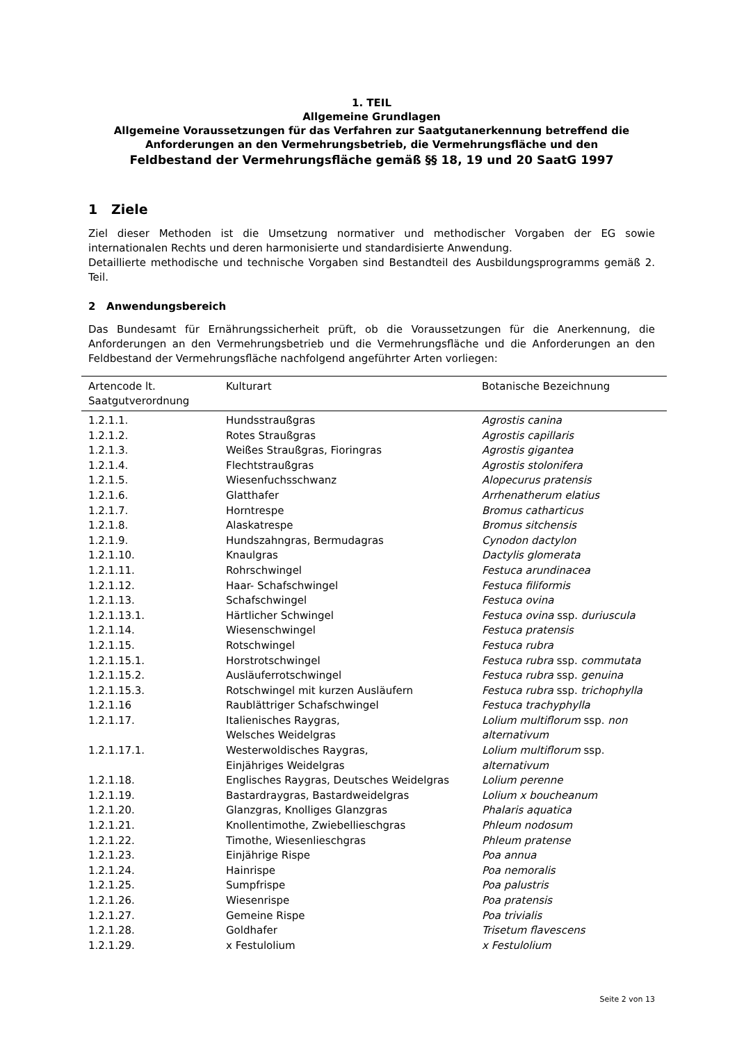1. TEIL
Allgemeine Grundlagen
Allgemeine Voraussetzungen für das Verfahren zur Saatgutanerkennung betreffend die Anforderungen an den Vermehrungsbetrieb, die Vermehrungsfläche und den
Feldbestand der Vermehrungsfläche gemäß §§ 18, 19 und 20 SaatG 1997
1 Ziele
Ziel dieser Methoden ist die Umsetzung normativer und methodischer Vorgaben der EG sowie internationalen Rechts und deren harmonisierte und standardisierte Anwendung.
Detaillierte methodische und technische Vorgaben sind Bestandteil des Ausbildungsprogramms gemäß 2. Teil.
2 Anwendungsbereich
Das Bundesamt für Ernährungssicherheit prüft, ob die Voraussetzungen für die Anerkennung, die Anforderungen an den Vermehrungsbetrieb und die Vermehrungsfläche und die Anforderungen an den Feldbestand der Vermehrungsfläche nachfolgend angeführter Arten vorliegen:
| Artencode lt. Saatgutverordnung | Kulturart | Botanische Bezeichnung |
| --- | --- | --- |
| 1.2.1.1. | Hundsstraußgras | Agrostis canina |
| 1.2.1.2. | Rotes Straußgras | Agrostis capillaris |
| 1.2.1.3. | Weißes Straußgras, Fioringras | Agrostis gigantea |
| 1.2.1.4. | Flechtstraußgras | Agrostis stolonifera |
| 1.2.1.5. | Wiesenfuchsschwanz | Alopecurus pratensis |
| 1.2.1.6. | Glatthafer | Arrhenatherum elatius |
| 1.2.1.7. | Horntrespe | Bromus catharticus |
| 1.2.1.8. | Alaskatrespe | Bromus sitchensis |
| 1.2.1.9. | Hundszahngras, Bermudagras | Cynodon dactylon |
| 1.2.1.10. | Knaulgras | Dactylis glomerata |
| 1.2.1.11. | Rohrschwingel | Festuca arundinacea |
| 1.2.1.12. | Haar- Schafschwingel | Festuca filiformis |
| 1.2.1.13. | Schafschwingel | Festuca ovina |
| 1.2.1.13.1. | Härtlicher Schwingel | Festuca ovina ssp. duriuscula |
| 1.2.1.14. | Wiesenschwingel | Festuca pratensis |
| 1.2.1.15. | Rotschwingel | Festuca rubra |
| 1.2.1.15.1. | Horstrotschwingel | Festuca rubra ssp. commutata |
| 1.2.1.15.2. | Ausläuferrotschwingel | Festuca rubra ssp. genuina |
| 1.2.1.15.3. | Rotschwingel mit kurzen Ausläufern | Festuca rubra ssp. trichophylla |
| 1.2.1.16 | Raublättriger Schafschwingel | Festuca trachyphylla |
| 1.2.1.17. | Italienisches Raygras, Welsches Weidelgras | Lolium multiflorum ssp. non alternativum |
| 1.2.1.17.1. | Westerwoldisches Raygras, Einjähriges Weidelgras | Lolium multiflorum ssp. alternativum |
| 1.2.1.18. | Englisches Raygras, Deutsches Weidelgras | Lolium perenne |
| 1.2.1.19. | Bastardraygras, Bastardweidelgras | Lolium x boucheanum |
| 1.2.1.20. | Glanzgras, Knolliges Glanzgras | Phalaris aquatica |
| 1.2.1.21. | Knollentimothe, Zwiebellieschgras | Phleum nodosum |
| 1.2.1.22. | Timothe, Wiesenlieschgras | Phleum pratense |
| 1.2.1.23. | Einjährige Rispe | Poa annua |
| 1.2.1.24. | Hainrispe | Poa nemoralis |
| 1.2.1.25. | Sumpfrispe | Poa palustris |
| 1.2.1.26. | Wiesenrispe | Poa pratensis |
| 1.2.1.27. | Gemeine Rispe | Poa trivialis |
| 1.2.1.28. | Goldhafer | Trisetum flavescens |
| 1.2.1.29. | x Festulolium | x Festulolium |
Seite 2 von 13